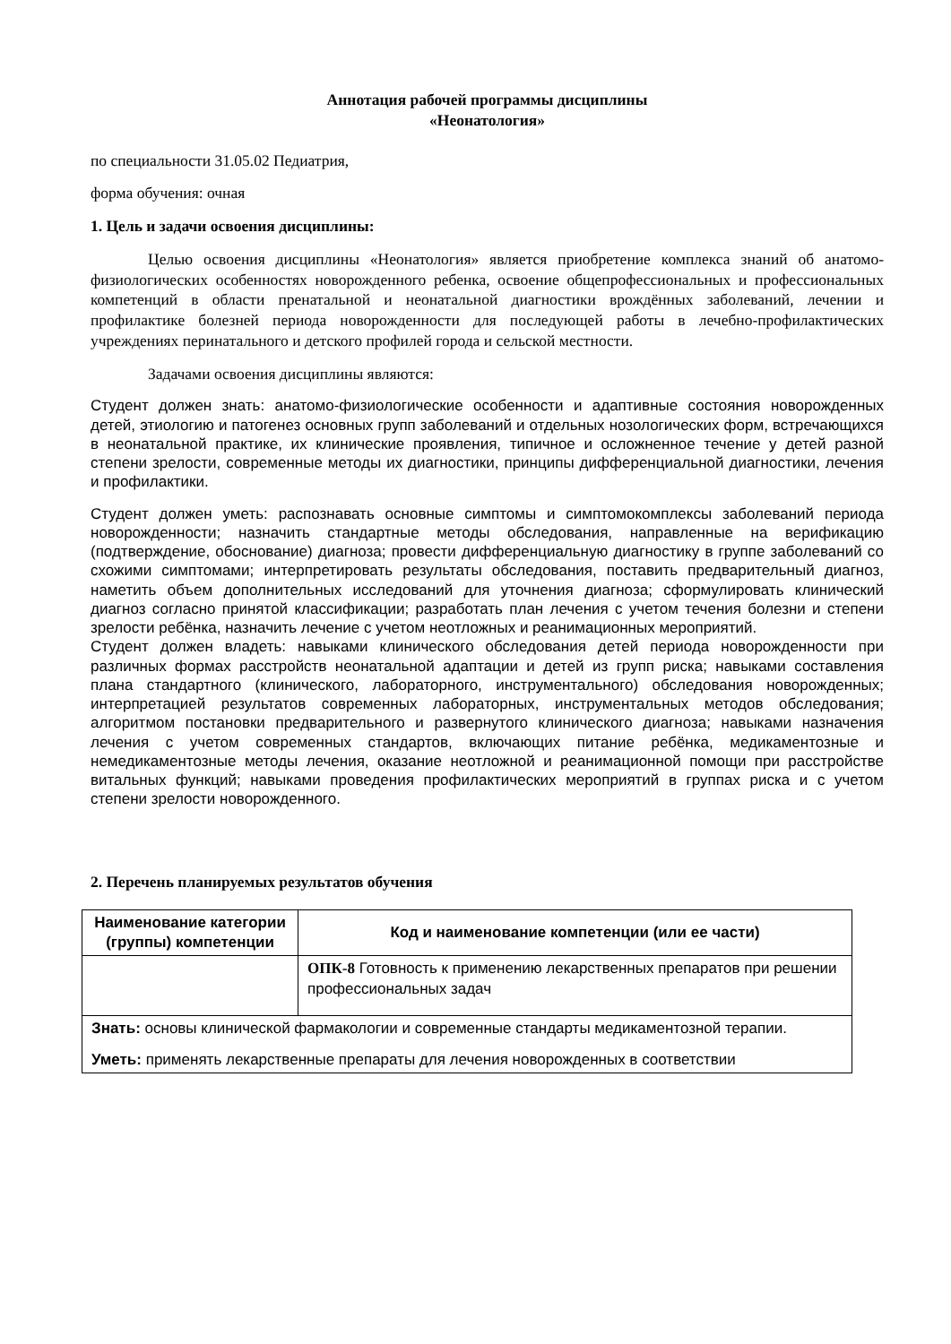Аннотация рабочей программы дисциплины
«Неонатология»
по специальности 31.05.02 Педиатрия,
форма обучения: очная
1. Цель и задачи освоения дисциплины:
Целью освоения дисциплины «Неонатология» является приобретение комплекса знаний об анатомо-физиологических особенностях новорожденного ребенка, освоение общепрофессиональных и профессиональных компетенций в области пренатальной и неонатальной диагностики врождённых заболеваний, лечении и профилактике болезней периода новорожденности для последующей работы в лечебно-профилактических учреждениях перинатального и детского профилей города и сельской местности.
Задачами освоения дисциплины являются:
Студент должен знать: анатомо-физиологические особенности и адаптивные состояния новорожденных детей, этиологию и патогенез основных групп заболеваний и отдельных нозологических форм, встречающихся в неонатальной практике, их клинические проявления, типичное и осложненное течение у детей разной степени зрелости, современные методы их диагностики, принципы дифференциальной диагностики, лечения и профилактики.
Студент должен уметь: распознавать основные симптомы и симптомокомплексы заболеваний периода новорожденности; назначить стандартные методы обследования, направленные на верификацию (подтверждение, обоснование) диагноза; провести дифференциальную диагностику в группе заболеваний со схожими симптомами; интерпретировать результаты обследования, поставить предварительный диагноз, наметить объем дополнительных исследований для уточнения диагноза; сформулировать клинический диагноз согласно принятой классификации; разработать план лечения с учетом течения болезни и степени зрелости ребёнка, назначить лечение с учетом неотложных и реанимационных мероприятий.
Студент должен владеть: навыками клинического обследования детей периода новорожденности при различных формах расстройств неонатальной адаптации и детей из групп риска; навыками составления плана стандартного (клинического, лабораторного, инструментального) обследования новорожденных; интерпретацией результатов современных лабораторных, инструментальных методов обследования; алгоритмом постановки предварительного и развернутого клинического диагноза; навыками назначения лечения с учетом современных стандартов, включающих питание ребёнка, медикаментозные и немедикаментозные методы лечения, оказание неотложной и реанимационной помощи при расстройстве витальных функций; навыками проведения профилактических мероприятий в группах риска и с учетом степени зрелости новорожденного.
2. Перечень планируемых результатов обучения
| Наименование категории (группы) компетенции | Код и наименование компетенции (или ее части) |
| --- | --- |
| | ОПК-8 Готовность к применению лекарственных препаратов при решении профессиональных задач |
| Знать: основы клинической фармакологии и современные стандарты медикаментозной терапии. Уметь: применять лекарственные препараты для лечения новорожденных в соответствии | |